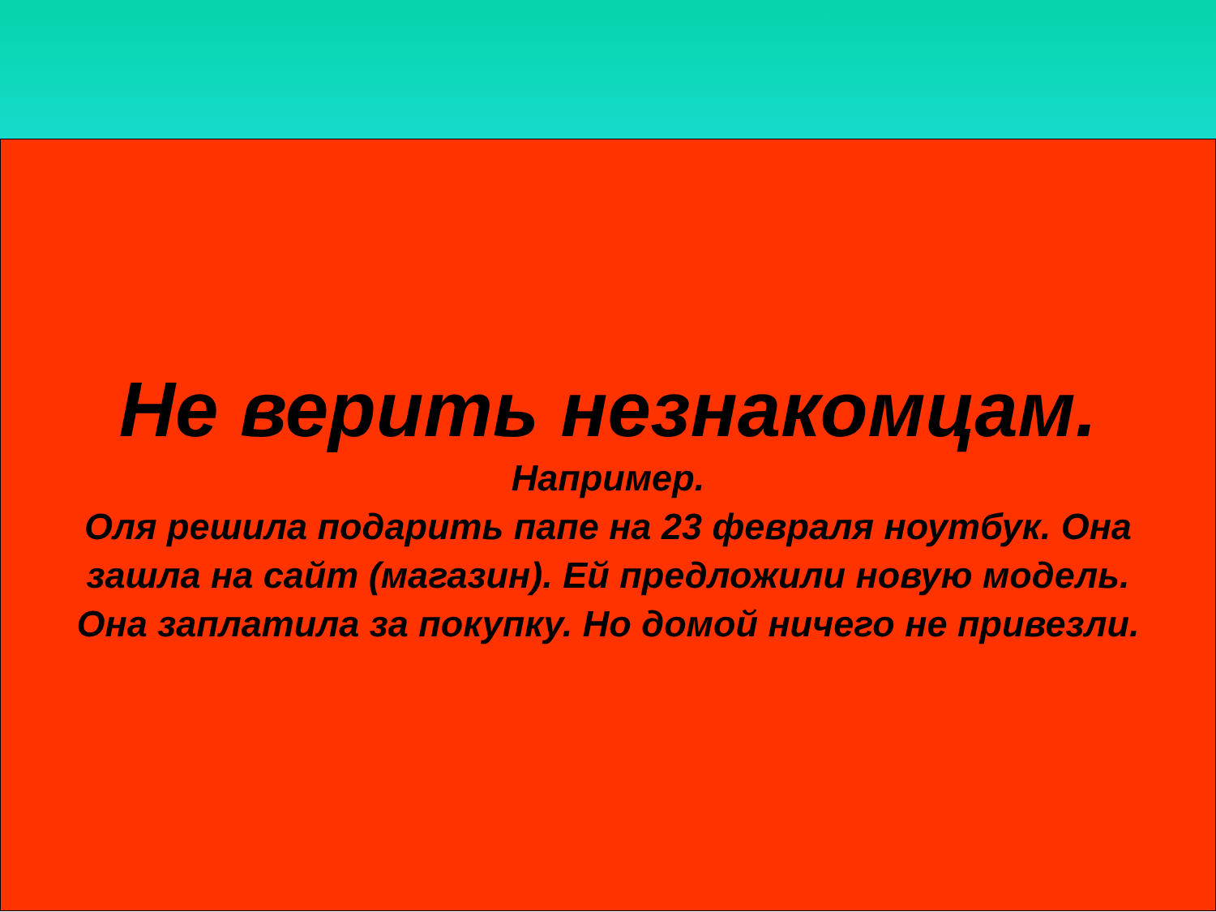Не верить незнакомцам.
Например.
Оля решила подарить папе на 23 февраля ноутбук. Она зашла на сайт (магазин). Ей предложили новую модель. Она заплатила за покупку. Но домой ничего не привезли.